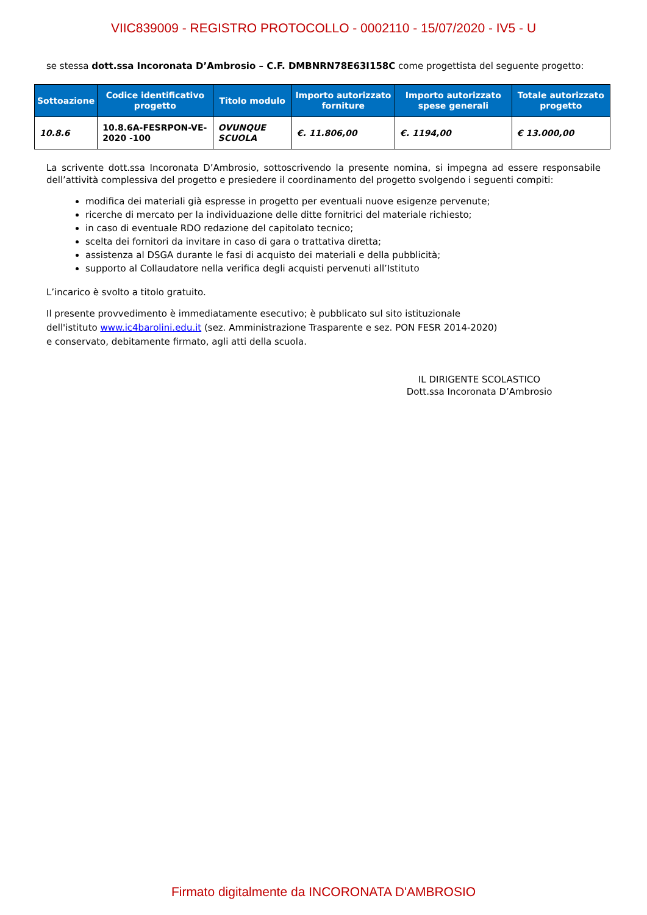VIIC839009 - REGISTRO PROTOCOLLO - 0002110 - 15/07/2020 - IV5 - U
se stessa dott.ssa Incoronata D’Ambrosio – C.F. DMBNRN78E63I158C come progettista del seguente progetto:
| Sottoazione | Codice identificativo progetto | Titolo modulo | Importo autorizzato forniture | Importo autorizzato spese generali | Totale autorizzato progetto |
| --- | --- | --- | --- | --- | --- |
| 10.8.6 | 10.8.6A-FESRPON-VE-2020 -100 | OVUNQUE SCUOLA | €. 11.806,00 | €. 1194,00 | € 13.000,00 |
La scrivente dott.ssa Incoronata D’Ambrosio, sottoscrivendo la presente nomina, si impegna ad essere responsabile dell’attività complessiva del progetto e presiedere il coordinamento del progetto svolgendo i seguenti compiti:
modifica dei materiali già espresse in progetto per eventuali nuove esigenze pervenute;
ricerche di mercato per la individuazione delle ditte fornitrici del materiale richiesto;
in caso di eventuale RDO redazione del capitolato tecnico;
scelta dei fornitori da invitare in caso di gara o trattativa diretta;
assistenza al DSGA durante le fasi di acquisto dei materiali e della pubblicità;
supporto al Collaudatore nella verifica degli acquisti pervenuti all’Istituto
L’incarico è svolto a titolo gratuito.
Il presente provvedimento è immediatamente esecutivo; è pubblicato sul sito istituzionale
dell'istituto www.ic4barolini.edu.it (sez. Amministrazione Trasparente e sez. PON FESR 2014-2020)
e conservato, debitamente firmato, agli atti della scuola.
IL DIRIGENTE SCOLASTICO
Dott.ssa Incoronata D’Ambrosio
Firmato digitalmente da INCORONATA D'AMBROSIO